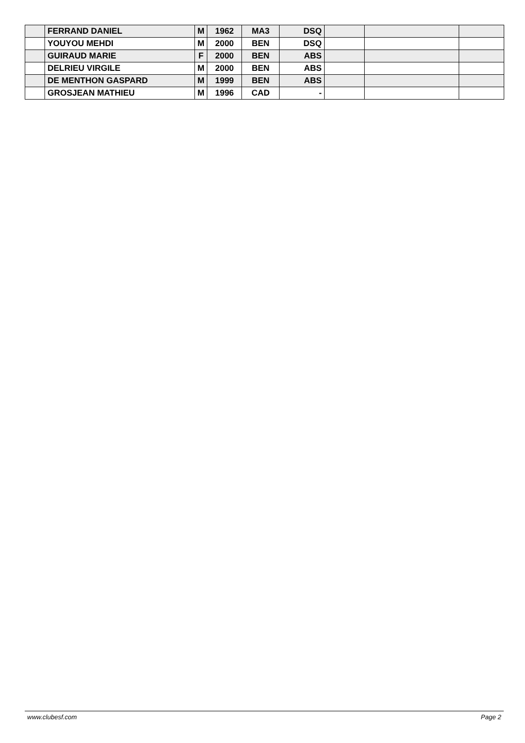| | FERRAND DANIEL | M | 1962 | MA3 | DSQ | | | |
| | YOUYOU MEHDI | M | 2000 | BEN | DSQ | | | |
| | GUIRAUD MARIE | F | 2000 | BEN | ABS | | | |
| | DELRIEU VIRGILE | M | 2000 | BEN | ABS | | | |
| | DE MENTHON GASPARD | M | 1999 | BEN | ABS | | | |
| | GROSJEAN MATHIEU | M | 1996 | CAD | - | | | |
www.clubesf.com Page 2